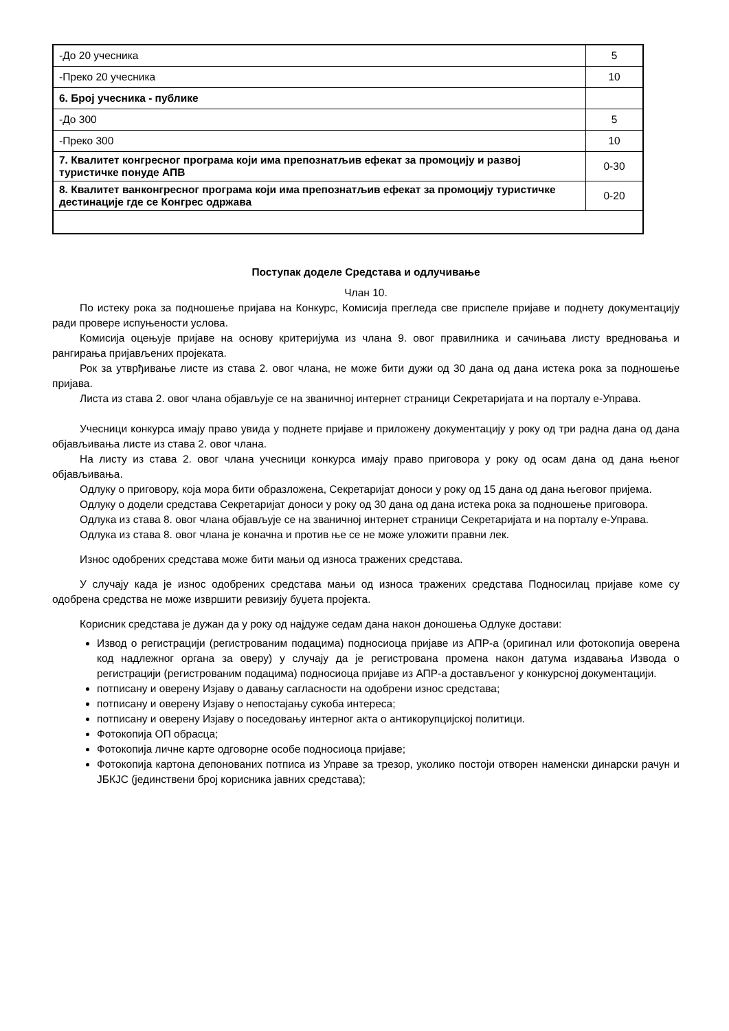| -До 20 учесника | 5 |
| -Преко 20 учесника | 10 |
| 6. Број учесника - публике | |
| -До 300 | 5 |
| -Преко 300 | 10 |
| 7. Квалитет конгресног програма који има препознатљив ефекат за промоцију и развој туристичке понуде АПВ | 0-30 |
| 8. Квалитет ванконгресног програма који има препознатљив ефекат за промоцију туристичке дестинације где се Конгрес одржава | 0-20 |
Поступак доделе Средстава и одлучивање
Члан 10.
По истеку рока за подношење пријава на Конкурс, Комисија прегледа све приспеле пријаве и поднету документацију ради провере испуњености услова.
Комисија оцењује пријаве на основу критеријума из члана 9. овог правилника и сачињава листу вредновања и рангирања пријављених пројеката.
Рок за утврђивање листе из става 2. овог члана, не може бити дужи од 30 дана од дана истека рока за подношење пријава.
Листа из става 2. овог члана објављује се на званичној интернет страници Секретаријата и на порталу е-Управа.
Учесници конкурса имају право увида у поднете пријаве и приложену документацију у року од три радна дана од дана објављивања листе из става 2. овог члана.
На листу из става 2. овог члана учесници конкурса имају право приговора у року од осам дана од дана њеног објављивања.
Одлуку о приговору, која мора бити образложена, Секретаријат доноси у року од 15 дана од дана његовог пријема.
Одлуку о додели средстава Секретаријат доноси у року од 30 дана од дана истека рока за подношење приговора.
Одлука из става 8. овог члана објављује се на званичној интернет страници Секретаријата и на порталу е-Управа.
Одлука из става 8. овог члана је коначна и против ње се не може уложити правни лек.
Износ одобрених средстава може бити мањи од износа тражених средстава.
У случају када је износ одобрених средстава мањи од износа тражених средстава Подносилац пријаве коме су одобрена средства не може извршити ревизију буџета пројекта.
Корисник средстава је дужан да у року од најдуже седам дана након доношења Одлуке достави:
Извод о регистрацији (регистрованим подацима) подносиоца пријаве из АПР-а (оригинал или фотокопија оверена код надлежног органа за оверу) у случају да је регистрована промена након датума издавања Извода о регистрацији (регистрованим подацима) подносиоца пријаве из АПР-а достављеног у конкурсној документацији.
потписану и оверену Изјаву о давању сагласности на одобрени износ средстава;
потписану и оверену Изјаву о непостајању сукоба интереса;
потписану и оверену Изјаву о поседовању интерног акта о антикорупцијској политици.
Фотокопија ОП обрасца;
Фотокопија личне карте одговорне особе подносиоца пријаве;
Фотокопија картона депонованих потписа из Управе за трезор, уколико постоји отворен наменски динарски рачун и ЈБКЈС (јединствени број корисника јавних средстава);